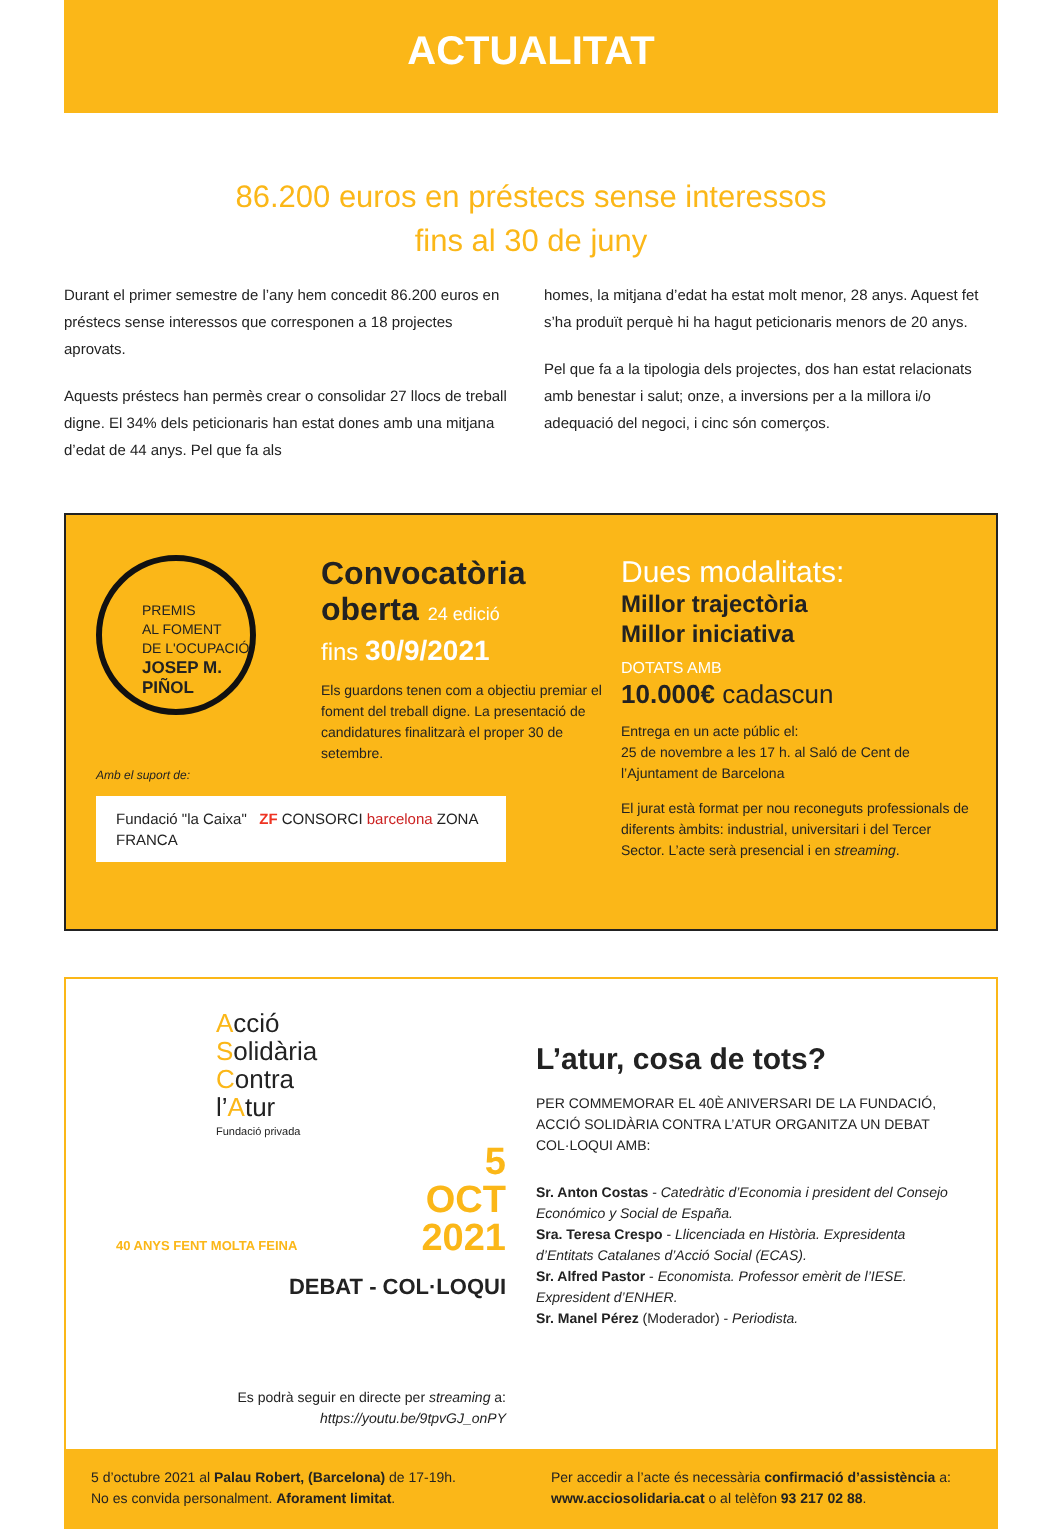ACTUALITAT
86.200 euros en préstecs sense interessos
fins al 30 de juny
Durant el primer semestre de l’any hem concedit 86.200 euros en préstecs sense interessos que corresponen a 18 projectes aprovats.
Aquests préstecs han permès crear o consolidar 27 llocs de treball digne. El 34% dels peticionaris han estat dones amb una mitjana d’edat de 44 anys. Pel que fa als
homes, la mitjana d’edat ha estat molt menor, 28 anys. Aquest fet s’ha produït perquè hi ha hagut peticionaris menors de 20 anys.
Pel que fa a la tipologia dels projectes, dos han estat relacionats amb benestar i salut; onze, a inversions per a la millora i/o adequació del negoci, i cinc són comerços.
PREMIS
AL FOMENT
DE L'OCUPACIÓ
JOSEP M.
PIÑOL
Amb el suport de:
Fundació "la Caixa" ZF CONSORCI barcelona ZONA FRANCA
Convocatòria
oberta 24 edició
fins 30/9/2021
Els guardons tenen com a objectiu premiar el foment del treball digne. La presentació de candidatures finalitzarà el proper 30 de setembre.
Dues modalitats:
Millor trajectòria
Millor iniciativa
DOTATS AMB
10.000€ cadascun
Entrega en un acte públic el:
25 de novembre a les 17 h. al Saló de Cent de l’Ajuntament de Barcelona
El jurat està format per nou reconeguts professionals de diferents àmbits: industrial, universitari i del Tercer Sector. L’acte serà presencial i en streaming.
Acció
Solidària
Contra
l’Atur
Fundació privada
40 ANYS FENT MOLTA FEINA 5
OCT
2021
DEBAT - COL·LOQUI
Es podrà seguir en directe per streaming a:
https://youtu.be/9tpvGJ_onPY
L’atur, cosa de tots?
PER COMMEMORAR EL 40È ANIVERSARI DE LA FUNDACIÓ, ACCIÓ SOLIDÀRIA CONTRA L’ATUR ORGANITZA UN DEBAT COL·LOQUI AMB:
Sr. Anton Costas - Catedràtic d’Economia i president del Consejo Económico y Social de España.
Sra. Teresa Crespo - Llicenciada en Història. Expresidenta d’Entitats Catalanes d’Acció Social (ECAS).
Sr. Alfred Pastor - Economista. Professor emèrit de l’IESE. Expresident d’ENHER.
Sr. Manel Pérez (Moderador) - Periodista.
5 d’octubre 2021 al Palau Robert, (Barcelona) de 17-19h.
No es convida personalment. Aforament limitat.
Per accedir a l’acte és necessària confirmació d’assistència a:
www.acciosolidaria.cat o al telèfon 93 217 02 88.